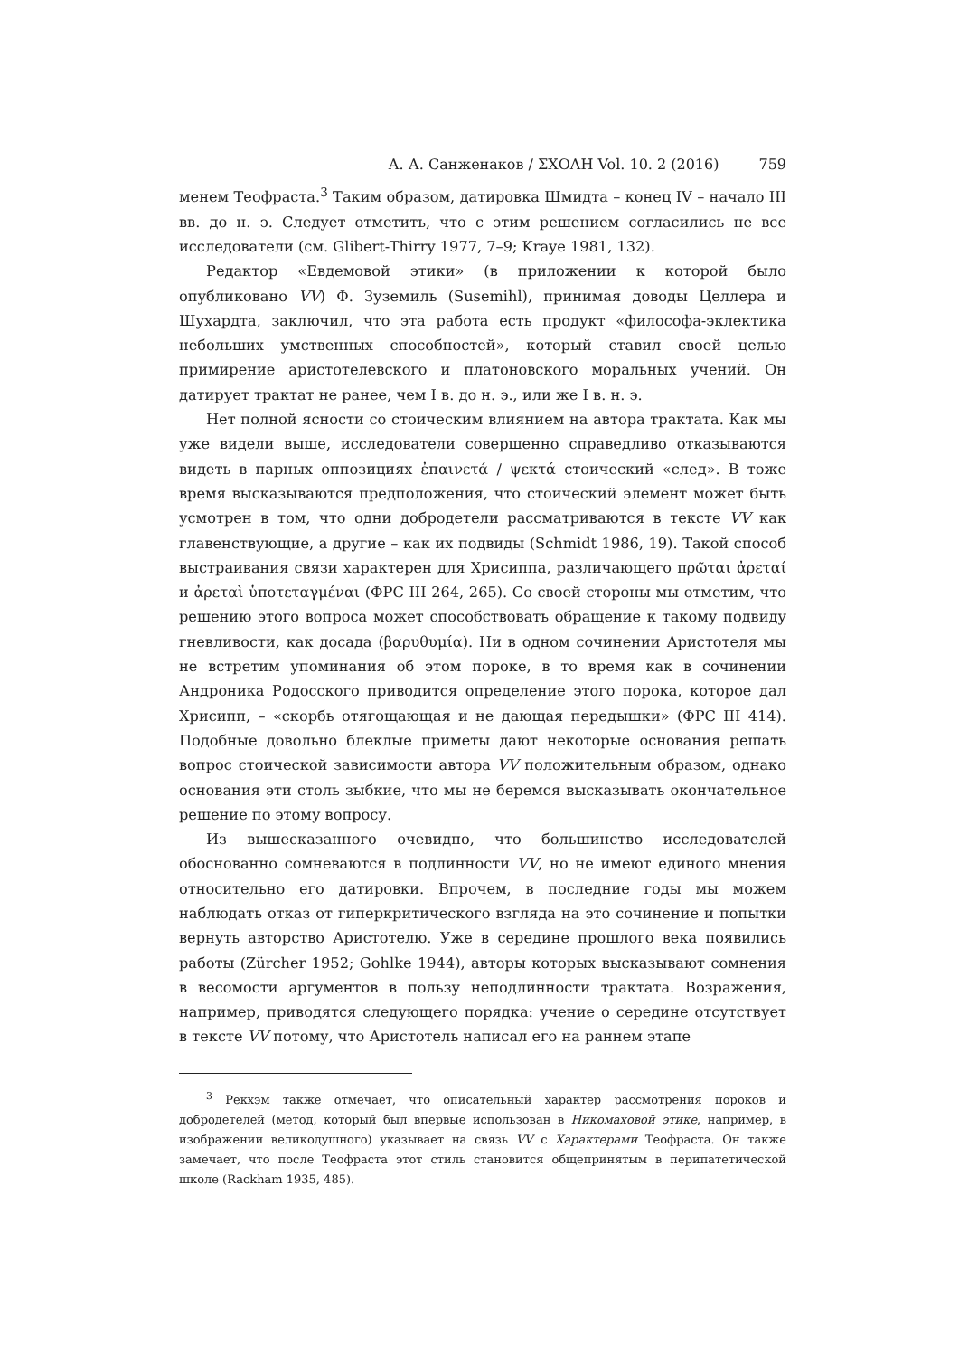А. А. Санженаков / ΣΧΟΛΗ Vol. 10. 2 (2016) 759
менем Теофраста.<sup>3</sup> Таким образом, датировка Шмидта – конец IV – начало III вв. до н. э. Следует отметить, что с этим решением согласились не все исследователи (см. Glibert-Thirry 1977, 7–9; Kraye 1981, 132).
Редактор «Евдемовой этики» (в приложении к которой было опубликовано VV) Ф. Зуземиль (Susemihl), принимая доводы Целлера и Шухардта, заключил, что эта работа есть продукт «философа-эклектика небольших умственных способностей», который ставил своей целью примирение аристотелевского и платоновского моральных учений. Он датирует трактат не ранее, чем I в. до н. э., или же I в. н. э.
Нет полной ясности со стоическим влиянием на автора трактата. Как мы уже видели выше, исследователи совершенно справедливо отказываются видеть в парных оппозициях ἐπαινετά / ψεκτά стоический «след». В тоже время высказываются предположения, что стоический элемент может быть усмотрен в том, что одни добродетели рассматриваются в тексте VV как главенствующие, а другие – как их подвиды (Schmidt 1986, 19). Такой способ выстраивания связи характерен для Хрисиппа, различающего πρῶται ἀρεταί и ἀρεταὶ ὑποτεταγμέναι (ФРС III 264, 265). Со своей стороны мы отметим, что решению этого вопроса может способствовать обращение к такому подвиду гневливости, как досада (βαρυθυμία). Ни в одном сочинении Аристотеля мы не встретим упоминания об этом пороке, в то время как в сочинении Андроника Родосского приводится определение этого порока, которое дал Хрисипп, – «скорбь отягощающая и не дающая передышки» (ФРС III 414). Подобные довольно блеклые приметы дают некоторые основания решать вопрос стоической зависимости автора VV положительным образом, однако основания эти столь зыбкие, что мы не беремся высказывать окончательное решение по этому вопросу.
Из вышесказанного очевидно, что большинство исследователей обоснованно сомневаются в подлинности VV, но не имеют единого мнения относительно его датировки. Впрочем, в последние годы мы можем наблюдать отказ от гиперкритического взгляда на это сочинение и попытки вернуть авторство Аристотелю. Уже в середине прошлого века появились работы (Zürcher 1952; Gohlke 1944), авторы которых высказывают сомнения в весомости аргументов в пользу неподлинности трактата. Возражения, например, приводятся следующего порядка: учение о середине отсутствует в тексте VV потому, что Аристотель написал его на раннем этапе
<sup>3</sup> Рекхэм также отмечает, что описательный характер рассмотрения пороков и добродетелей (метод, который был впервые использован в Никомаховой этике, например, в изображении великодушного) указывает на связь VV с Характерами Теофраста. Он также замечает, что после Теофраста этот стиль становится общепринятым в перипатетической школе (Rackham 1935, 485).